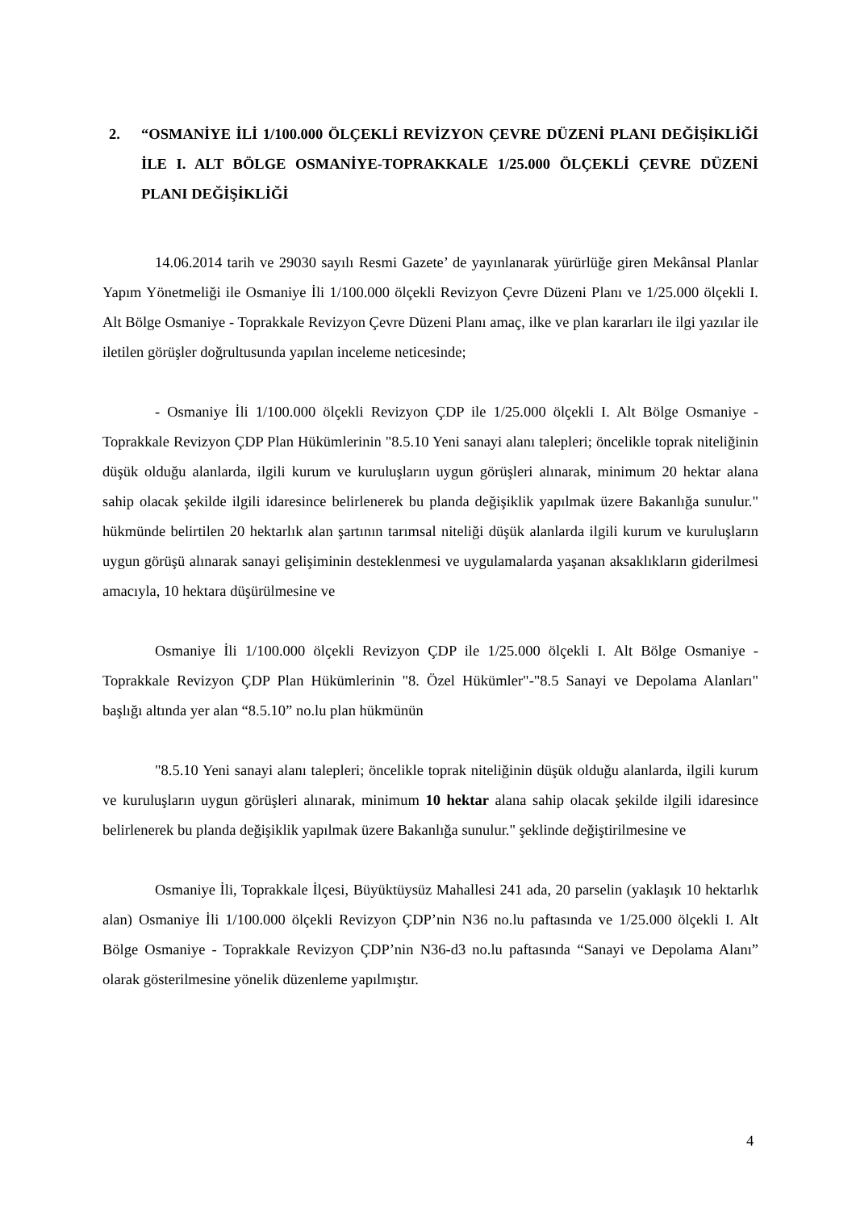2. “OSMANİYE İLİ 1/100.000 ÖLÇEKLİ REVİZYON ÇEVRE DÜZENİ PLANI DEĞİŞİKLİĞİ İLE I. ALT BÖLGE OSMANİYE-TOPRAKKALE 1/25.000 ÖLÇEKLİ ÇEVRE DÜZENİ PLANI DEĞİŞİKLİĞİ
14.06.2014 tarih ve 29030 sayılı Resmi Gazete’ de yayınlanarak yürürlüğe giren Mekânsal Planlar Yapım Yönetmeliği ile Osmaniye İli 1/100.000 ölçekli Revizyon Çevre Düzeni Planı ve 1/25.000 ölçekli I. Alt Bölge Osmaniye - Toprakkale Revizyon Çevre Düzeni Planı amaç, ilke ve plan kararları ile ilgi yazılar ile iletilen görüşler doğrultusunda yapılan inceleme neticesinde;
- Osmaniye İli 1/100.000 ölçekli Revizyon ÇDP ile 1/25.000 ölçekli I. Alt Bölge Osmaniye - Toprakkale Revizyon ÇDP Plan Hükümlerinin "8.5.10 Yeni sanayi alanı talepleri; öncelikle toprak niteliğinin düşük olduğu alanlarda, ilgili kurum ve kuruluşların uygun görüşleri alınarak, minimum 20 hektar alana sahip olacak şekilde ilgili idaresince belirlenerek bu planda değişiklik yapılmak üzere Bakanlığa sunulur." hükmünde belirtilen 20 hektarlık alan şartının tarımsal niteliği düşük alanlarda ilgili kurum ve kuruluşların uygun görüşü alınarak sanayi gelişiminin desteklenmesi ve uygulamalarda yaşanan aksaklıkların giderilmesi amacıyla, 10 hektara düşürülmesine ve
Osmaniye İli 1/100.000 ölçekli Revizyon ÇDP ile 1/25.000 ölçekli I. Alt Bölge Osmaniye - Toprakkale Revizyon ÇDP Plan Hükümlerinin "8. Özel Hükümler"-"8.5 Sanayi ve Depolama Alanları" başlığı altında yer alan “8.5.10” no.lu plan hükmünün
"8.5.10 Yeni sanayi alanı talepleri; öncelikle toprak niteliğinin düşük olduğu alanlarda, ilgili kurum ve kuruluşların uygun görüşleri alınarak, minimum 10 hektar alana sahip olacak şekilde ilgili idaresince belirlenerek bu planda değişiklik yapılmak üzere Bakanlığa sunulur." şeklinde değiştirilmesine ve
Osmaniye İli, Toprakkale İlçesi, Büyüktüysüz Mahallesi 241 ada, 20 parselin (yaklaşık 10 hektarlık alan) Osmaniye İli 1/100.000 ölçekli Revizyon ÇDP’nin N36 no.lu paftasında ve 1/25.000 ölçekli I. Alt Bölge Osmaniye - Toprakkale Revizyon ÇDP’nin N36-d3 no.lu paftasında “Sanayi ve Depolama Alanı” olarak gösterilmesine yönelik düzenleme yapılmıştır.
4